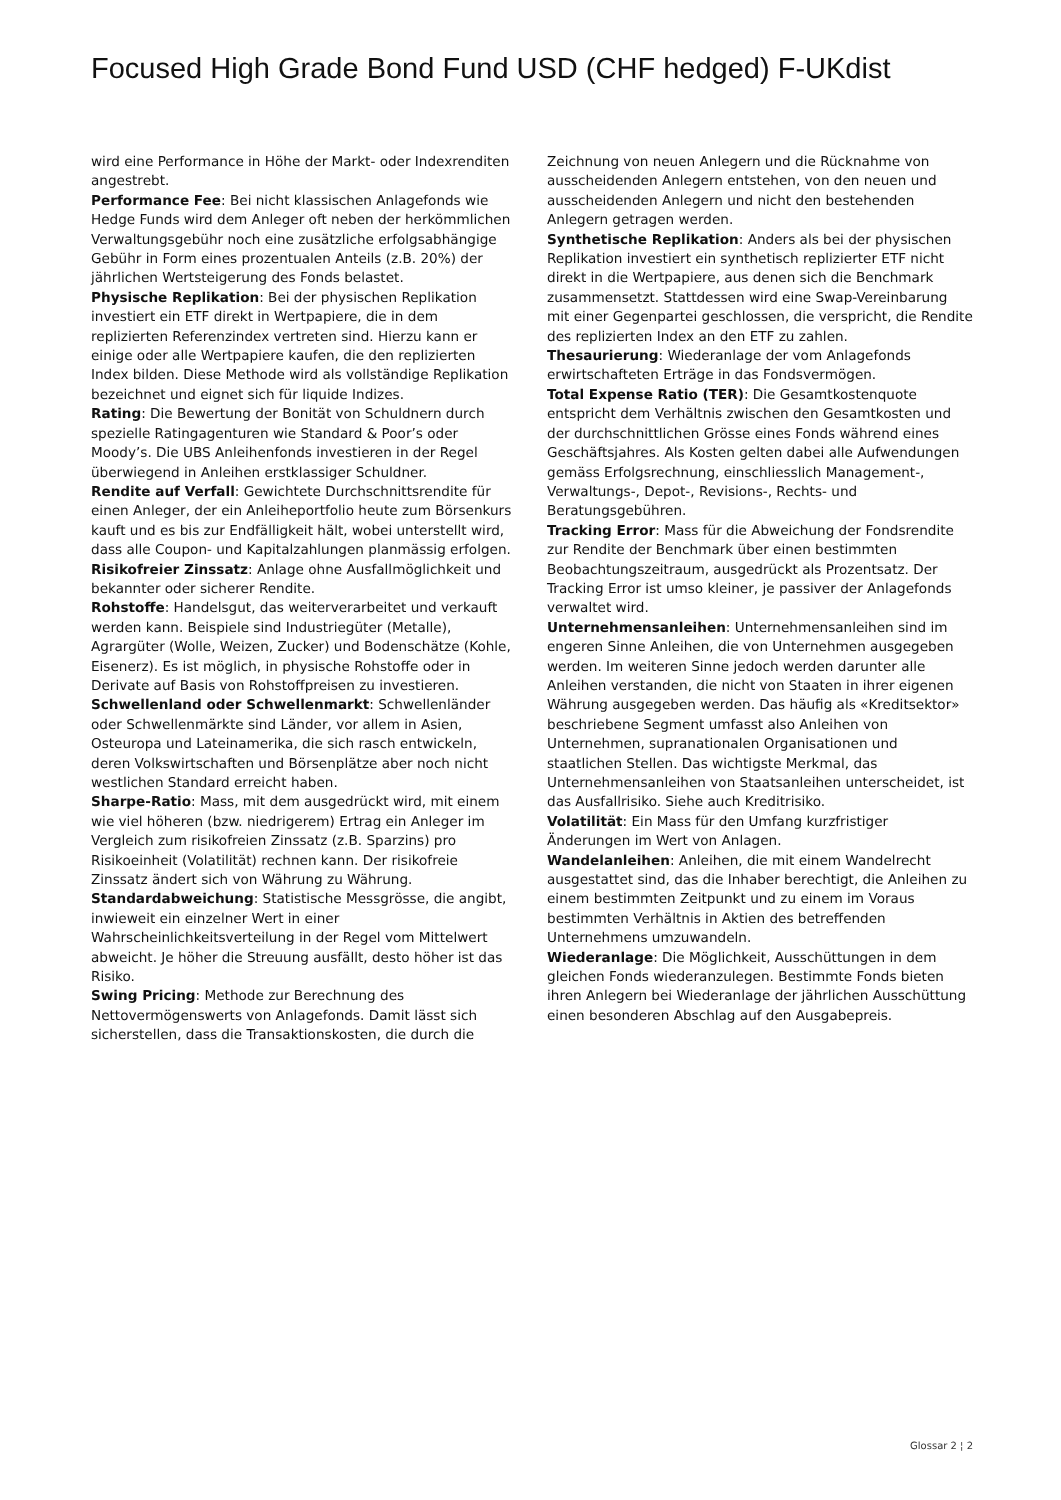Focused High Grade Bond Fund USD (CHF hedged) F-UKdist
wird eine Performance in Höhe der Markt- oder Indexrenditen angestrebt.
Performance Fee: Bei nicht klassischen Anlagefonds wie Hedge Funds wird dem Anleger oft neben der herkömmlichen Verwaltungsgebühr noch eine zusätzliche erfolgsabhängige Gebühr in Form eines prozentualen Anteils (z.B. 20%) der jährlichen Wertsteigerung des Fonds belastet.
Physische Replikation: Bei der physischen Replikation investiert ein ETF direkt in Wertpapiere, die in dem replizierten Referenzindex vertreten sind. Hierzu kann er einige oder alle Wertpapiere kaufen, die den replizierten Index bilden. Diese Methode wird als vollständige Replikation bezeichnet und eignet sich für liquide Indizes.
Rating: Die Bewertung der Bonität von Schuldnern durch spezielle Ratingagenturen wie Standard & Poor’s oder Moody’s. Die UBS Anleihenfonds investieren in der Regel überwiegend in Anleihen erstklassiger Schuldner.
Rendite auf Verfall: Gewichtete Durchschnittsrendite für einen Anleger, der ein Anleiheportfolio heute zum Börsenkurs kauft und es bis zur Endfälligkeit hält, wobei unterstellt wird, dass alle Coupon- und Kapitalzahlungen planmässig erfolgen.
Risikofreier Zinssatz: Anlage ohne Ausfallmöglichkeit und bekannter oder sicherer Rendite.
Rohstoffe: Handelsgut, das weiterverarbeitet und verkauft werden kann. Beispiele sind Industriegüter (Metalle), Agrargüter (Wolle, Weizen, Zucker) und Bodenschätze (Kohle, Eisenerz). Es ist möglich, in physische Rohstoffe oder in Derivate auf Basis von Rohstoffpreisen zu investieren.
Schwellenland oder Schwellenmarkt: Schwellenländer oder Schwellenmärkte sind Länder, vor allem in Asien, Osteuropa und Lateinamerika, die sich rasch entwickeln, deren Volkswirtschaften und Börsenplätze aber noch nicht westlichen Standard erreicht haben.
Sharpe-Ratio: Mass, mit dem ausgedrückt wird, mit einem wie viel höheren (bzw. niedrigerem) Ertrag ein Anleger im Vergleich zum risikofreien Zinssatz (z.B. Sparzins) pro Risikoeinheit (Volatilität) rechnen kann. Der risikofreie Zinssatz ändert sich von Währung zu Währung.
Standardabweichung: Statistische Messgrösse, die angibt, inwieweit ein einzelner Wert in einer Wahrscheinlichkeitsverteilung in der Regel vom Mittelwert abweicht. Je höher die Streuung ausfällt, desto höher ist das Risiko.
Swing Pricing: Methode zur Berechnung des Nettovermögenswerts von Anlagefonds. Damit lässt sich sicherstellen, dass die Transaktionskosten, die durch die
Zeichnung von neuen Anlegern und die Rücknahme von ausscheidenden Anlegern entstehen, von den neuen und ausscheidenden Anlegern und nicht den bestehenden Anlegern getragen werden.
Synthetische Replikation: Anders als bei der physischen Replikation investiert ein synthetisch replizierter ETF nicht direkt in die Wertpapiere, aus denen sich die Benchmark zusammensetzt. Stattdessen wird eine Swap-Vereinbarung mit einer Gegenpartei geschlossen, die verspricht, die Rendite des replizierten Index an den ETF zu zahlen.
Thesaurierung: Wiederanlage der vom Anlagefonds erwirtschafteten Erträge in das Fondsvermögen.
Total Expense Ratio (TER): Die Gesamtkostenquote entspricht dem Verhältnis zwischen den Gesamtkosten und der durchschnittlichen Grösse eines Fonds während eines Geschäftsjahres. Als Kosten gelten dabei alle Aufwendungen gemäss Erfolgsrechnung, einschliesslich Management-, Verwaltungs-, Depot-, Revisions-, Rechts- und Beratungsgebühren.
Tracking Error: Mass für die Abweichung der Fondsrendite zur Rendite der Benchmark über einen bestimmten Beobachtungszeitraum, ausgedrückt als Prozentsatz. Der Tracking Error ist umso kleiner, je passiver der Anlagefonds verwaltet wird.
Unternehmensanleihen: Unternehmensanleihen sind im engeren Sinne Anleihen, die von Unternehmen ausgegeben werden. Im weiteren Sinne jedoch werden darunter alle Anleihen verstanden, die nicht von Staaten in ihrer eigenen Währung ausgegeben werden. Das häufig als «Kreditsektor» beschriebene Segment umfasst also Anleihen von Unternehmen, supranationalen Organisationen und staatlichen Stellen. Das wichtigste Merkmal, das Unternehmensanleihen von Staatsanleihen unterscheidet, ist das Ausfallrisiko. Siehe auch Kreditrisiko.
Volatilität: Ein Mass für den Umfang kurzfristiger Änderungen im Wert von Anlagen.
Wandelanleihen: Anleihen, die mit einem Wandelrecht ausgestattet sind, das die Inhaber berechtigt, die Anleihen zu einem bestimmten Zeitpunkt und zu einem im Voraus bestimmten Verhältnis in Aktien des betreffenden Unternehmens umzuwandeln.
Wiederanlage: Die Möglichkeit, Ausschüttungen in dem gleichen Fonds wiederanzulegen. Bestimmte Fonds bieten ihren Anlegern bei Wiederanlage der jährlichen Ausschüttung einen besonderen Abschlag auf den Ausgabepreis.
Glossar 2 ¦ 2